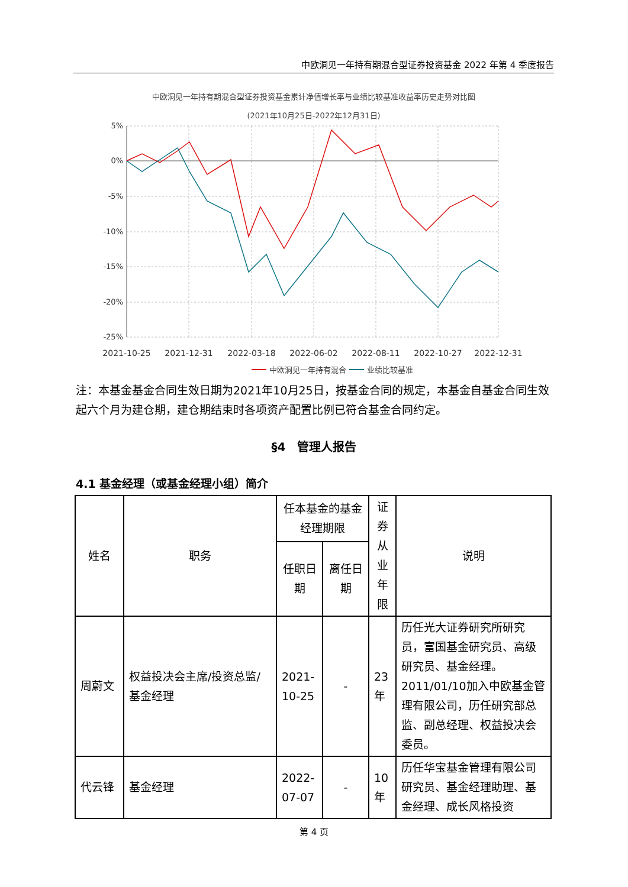中欧洞见一年持有期混合型证券投资基金 2022 年第 4 季度报告
中欧洞见一年持有期混合型证券投资基金累计净值增长率与业绩比较基准收益率历史走势对比图
(2021年10月25日-2022年12月31日)
5%
0%
-5%
-10%
-15%
-20%
-25%
2021-10-25
2021-12-31
2022-03-18
2022-06-02
2022-08-11
2022-10-27
2022-12-31
中欧洞见一年持有混合
业绩比较基准
注：本基金基金合同生效日期为2021年10月25日，按基金合同的规定，本基金自基金合同生效起六个月为建仓期，建仓期结束时各项资产配置比例已符合基金合同约定。
§4　管理人报告
4.1 基金经理（或基金经理小组）简介
| 姓名 | 职务 | 任本基金的基金经理期限 | | 证券从业年限 | 说明 |
| --- | --- | --- | --- | --- | --- |
| | | 任职日期 | 离任日期 | | |
| 周蔚文 | 权益投决会主席/投资总监/基金经理 | 2021-10-25 | - | 23年 | 历任光大证券研究所研究员，富国基金研究员、高级研究员、基金经理。2011/01/10加入中欧基金管理有限公司，历任研究部总监、副总经理、权益投决会委员。 |
| 代云锋 | 基金经理 | 2022-07-07 | - | 10年 | 历任华宝基金管理有限公司研究员、基金经理助理、基金经理、成长风格投资 |
第 4 页